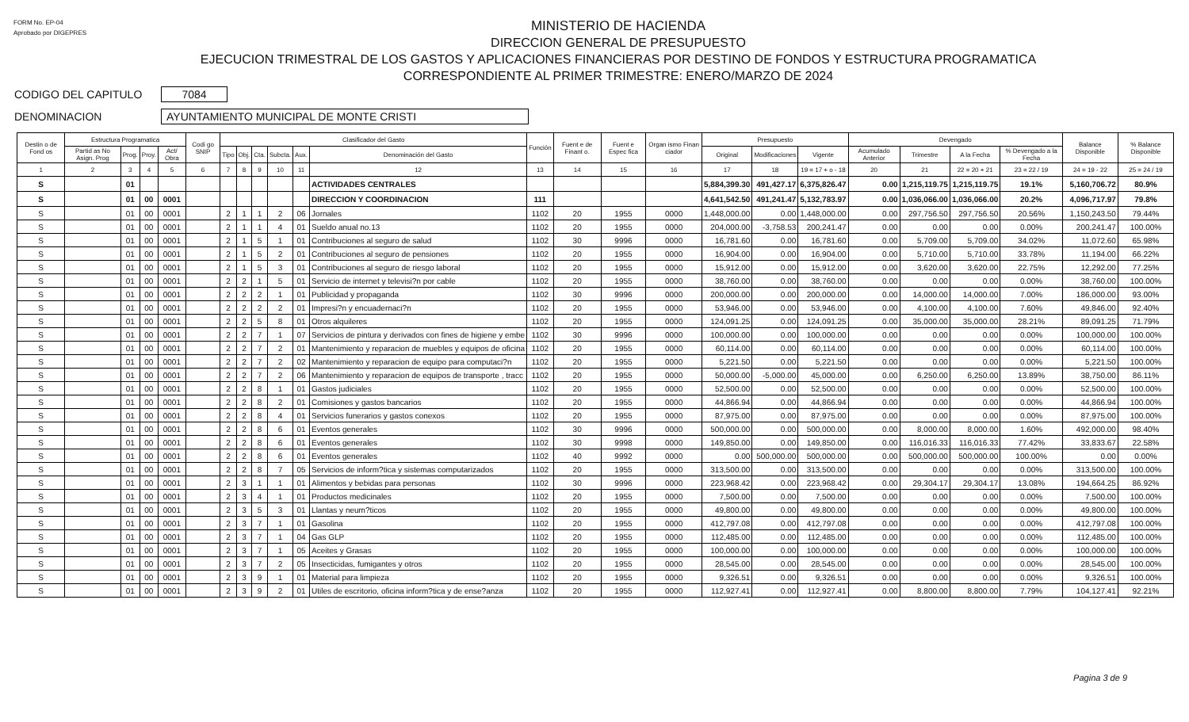FORM No. EP-04
Aprobado por DIGEPRES
MINISTERIO DE HACIENDA
DIRECCION GENERAL DE PRESUPUESTO
EJECUCION TRIMESTRAL DE LOS GASTOS Y APLICACIONES FINANCIERAS POR DESTINO DE FONDOS Y ESTRUCTURA PROGRAMATICA
CORRESPONDIENTE AL PRIMER TRIMESTRE: ENERO/MARZO DE 2024
CODIGO DEL CAPITULO 7084
DENOMINACION AYUNTAMIENTO MUNICIPAL DE MONTE CRISTI
| Destin o de Fond os | Estructura Programatica | | | | Codi go SNIP | Clasificador del Gasto | | | | | | Función | Fuent e de Finant o. | Fuent e Espec fica | Organ ismo Finan ciador | Presupuesto | | | Devengado | | | | Balance Disponible | % Balance Disponible |
| --- | --- | --- | --- | --- | --- | --- | --- | --- | --- | --- | --- | --- | --- | --- | --- | --- | --- | --- | --- | --- | --- | --- | --- | --- |
| | Partid as No Asign. Prog | Prog. | Proy. | Act/ Obra | | Tipo | Obj. | Cta. | Subcta. | Aux. | Denominación del Gasto | | | | | Original | Modificaciones | Vigente | Acumulado Anterior | Trimestre | A la Fecha | % Devengado a la Fecha | | |
| 1 | 2 | 3 | 4 | 5 | 6 | 7 | 8 | 9 | 10 | 11 | 12 | 13 | 14 | 15 | 16 | 17 | 18 | 19 = 17 + o - 18 | 20 | 21 | 22 = 20 + 21 | 23 = 22 / 19 | 24 = 19 - 22 | 25 = 24 / 19 |
| S | | 01 | | | | | | | | | ACTIVIDADES CENTRALES | | | | | 5,884,399.30 | 491,427.17 | 6,375,826.47 | 0.00 | 1,215,119.75 | 1,215,119.75 | 19.1% | 5,160,706.72 | 80.9% |
| S | | 01 | 00 | 0001 | | | | | | | DIRECCION Y COORDINACION | 111 | | | | 4,641,542.50 | 491,241.47 | 5,132,783.97 | 0.00 | 1,036,066.00 | 1,036,066.00 | 20.2% | 4,096,717.97 | 79.8% |
| S | | 01 | 00 | 0001 | | 2 | 1 | 1 | 2 | 06 | Jornales | 1102 | 20 | 1955 | 0000 | 1,448,000.00 | 0.00 | 1,448,000.00 | 0.00 | 297,756.50 | 297,756.50 | 20.56% | 1,150,243.50 | 79.44% |
| S | | 01 | 00 | 0001 | | 2 | 1 | 1 | 4 | 01 | Sueldo anual no.13 | 1102 | 20 | 1955 | 0000 | 204,000.00 | -3,758.53 | 200,241.47 | 0.00 | 0.00 | 0.00 | 0.00% | 200,241.47 | 100.00% |
| S | | 01 | 00 | 0001 | | 2 | 1 | 5 | 1 | 01 | Contribuciones al seguro de salud | 1102 | 30 | 9996 | 0000 | 16,781.60 | 0.00 | 16,781.60 | 0.00 | 5,709.00 | 5,709.00 | 34.02% | 11,072.60 | 65.98% |
| S | | 01 | 00 | 0001 | | 2 | 1 | 5 | 2 | 01 | Contribuciones al seguro de pensiones | 1102 | 20 | 1955 | 0000 | 16,904.00 | 0.00 | 16,904.00 | 0.00 | 5,710.00 | 5,710.00 | 33.78% | 11,194.00 | 66.22% |
| S | | 01 | 00 | 0001 | | 2 | 1 | 5 | 3 | 01 | Contribuciones al seguro de riesgo laboral | 1102 | 20 | 1955 | 0000 | 15,912.00 | 0.00 | 15,912.00 | 0.00 | 3,620.00 | 3,620.00 | 22.75% | 12,292.00 | 77.25% |
| S | | 01 | 00 | 0001 | | 2 | 2 | 1 | 5 | 01 | Servicio de internet y televisi?n por cable | 1102 | 20 | 1955 | 0000 | 38,760.00 | 0.00 | 38,760.00 | 0.00 | 0.00 | 0.00 | 0.00% | 38,760.00 | 100.00% |
| S | | 01 | 00 | 0001 | | 2 | 2 | 2 | 1 | 01 | Publicidad y propaganda | 1102 | 30 | 9996 | 0000 | 200,000.00 | 0.00 | 200,000.00 | 0.00 | 14,000.00 | 14,000.00 | 7.00% | 186,000.00 | 93.00% |
| S | | 01 | 00 | 0001 | | 2 | 2 | 2 | 2 | 01 | Impresi?n y encuadernaci?n | 1102 | 20 | 1955 | 0000 | 53,946.00 | 0.00 | 53,946.00 | 0.00 | 4,100.00 | 4,100.00 | 7.60% | 49,846.00 | 92.40% |
| S | | 01 | 00 | 0001 | | 2 | 2 | 5 | 8 | 01 | Otros alquileres | 1102 | 20 | 1955 | 0000 | 124,091.25 | 0.00 | 124,091.25 | 0.00 | 35,000.00 | 35,000.00 | 28.21% | 89,091.25 | 71.79% |
| S | | 01 | 00 | 0001 | | 2 | 2 | 7 | 1 | 07 | Servicios de pintura y derivados con fines de higiene y embe | 1102 | 30 | 9996 | 0000 | 100,000.00 | 0.00 | 100,000.00 | 0.00 | 0.00 | 0.00 | 0.00% | 100,000.00 | 100.00% |
| S | | 01 | 00 | 0001 | | 2 | 2 | 7 | 2 | 01 | Mantenimiento y reparacion de muebles y equipos de oficina | 1102 | 20 | 1955 | 0000 | 60,114.00 | 0.00 | 60,114.00 | 0.00 | 0.00 | 0.00 | 0.00% | 60,114.00 | 100.00% |
| S | | 01 | 00 | 0001 | | 2 | 2 | 7 | 2 | 02 | Mantenimiento y reparacion de equipo para computaci?n | 1102 | 20 | 1955 | 0000 | 5,221.50 | 0.00 | 5,221.50 | 0.00 | 0.00 | 0.00 | 0.00% | 5,221.50 | 100.00% |
| S | | 01 | 00 | 0001 | | 2 | 2 | 7 | 2 | 06 | Mantenimiento y reparacion de equipos de transporte , tracc | 1102 | 20 | 1955 | 0000 | 50,000.00 | -5,000.00 | 45,000.00 | 0.00 | 6,250.00 | 6,250.00 | 13.89% | 38,750.00 | 86.11% |
| S | | 01 | 00 | 0001 | | 2 | 2 | 8 | 1 | 01 | Gastos judiciales | 1102 | 20 | 1955 | 0000 | 52,500.00 | 0.00 | 52,500.00 | 0.00 | 0.00 | 0.00 | 0.00% | 52,500.00 | 100.00% |
| S | | 01 | 00 | 0001 | | 2 | 2 | 8 | 2 | 01 | Comisiones y gastos bancarios | 1102 | 20 | 1955 | 0000 | 44,866.94 | 0.00 | 44,866.94 | 0.00 | 0.00 | 0.00 | 0.00% | 44,866.94 | 100.00% |
| S | | 01 | 00 | 0001 | | 2 | 2 | 8 | 4 | 01 | Servicios funerarios y gastos conexos | 1102 | 20 | 1955 | 0000 | 87,975.00 | 0.00 | 87,975.00 | 0.00 | 0.00 | 0.00 | 0.00% | 87,975.00 | 100.00% |
| S | | 01 | 00 | 0001 | | 2 | 2 | 8 | 6 | 01 | Eventos generales | 1102 | 30 | 9996 | 0000 | 500,000.00 | 0.00 | 500,000.00 | 0.00 | 8,000.00 | 8,000.00 | 1.60% | 492,000.00 | 98.40% |
| S | | 01 | 00 | 0001 | | 2 | 2 | 8 | 6 | 01 | Eventos generales | 1102 | 30 | 9998 | 0000 | 149,850.00 | 0.00 | 149,850.00 | 0.00 | 116,016.33 | 116,016.33 | 77.42% | 33,833.67 | 22.58% |
| S | | 01 | 00 | 0001 | | 2 | 2 | 8 | 6 | 01 | Eventos generales | 1102 | 40 | 9992 | 0000 | 0.00 | 500,000.00 | 500,000.00 | 0.00 | 500,000.00 | 500,000.00 | 100.00% | 0.00 | 0.00% |
| S | | 01 | 00 | 0001 | | 2 | 2 | 8 | 7 | 05 | Servicios de inform?tica y sistemas computarizados | 1102 | 20 | 1955 | 0000 | 313,500.00 | 0.00 | 313,500.00 | 0.00 | 0.00 | 0.00 | 0.00% | 313,500.00 | 100.00% |
| S | | 01 | 00 | 0001 | | 2 | 3 | 1 | 1 | 01 | Alimentos y bebidas para personas | 1102 | 30 | 9996 | 0000 | 223,968.42 | 0.00 | 223,968.42 | 0.00 | 29,304.17 | 29,304.17 | 13.08% | 194,664.25 | 86.92% |
| S | | 01 | 00 | 0001 | | 2 | 3 | 4 | 1 | 01 | Productos medicinales | 1102 | 20 | 1955 | 0000 | 7,500.00 | 0.00 | 7,500.00 | 0.00 | 0.00 | 0.00 | 0.00% | 7,500.00 | 100.00% |
| S | | 01 | 00 | 0001 | | 2 | 3 | 5 | 3 | 01 | Llantas y neum?ticos | 1102 | 20 | 1955 | 0000 | 49,800.00 | 0.00 | 49,800.00 | 0.00 | 0.00 | 0.00 | 0.00% | 49,800.00 | 100.00% |
| S | | 01 | 00 | 0001 | | 2 | 3 | 7 | 1 | 01 | Gasolina | 1102 | 20 | 1955 | 0000 | 412,797.08 | 0.00 | 412,797.08 | 0.00 | 0.00 | 0.00 | 0.00% | 412,797.08 | 100.00% |
| S | | 01 | 00 | 0001 | | 2 | 3 | 7 | 1 | 04 | Gas GLP | 1102 | 20 | 1955 | 0000 | 112,485.00 | 0.00 | 112,485.00 | 0.00 | 0.00 | 0.00 | 0.00% | 112,485.00 | 100.00% |
| S | | 01 | 00 | 0001 | | 2 | 3 | 7 | 1 | 05 | Aceites y Grasas | 1102 | 20 | 1955 | 0000 | 100,000.00 | 0.00 | 100,000.00 | 0.00 | 0.00 | 0.00 | 0.00% | 100,000.00 | 100.00% |
| S | | 01 | 00 | 0001 | | 2 | 3 | 7 | 2 | 05 | Insecticidas, fumigantes y otros | 1102 | 20 | 1955 | 0000 | 28,545.00 | 0.00 | 28,545.00 | 0.00 | 0.00 | 0.00 | 0.00% | 28,545.00 | 100.00% |
| S | | 01 | 00 | 0001 | | 2 | 3 | 9 | 1 | 01 | Material para limpieza | 1102 | 20 | 1955 | 0000 | 9,326.51 | 0.00 | 9,326.51 | 0.00 | 0.00 | 0.00 | 0.00% | 9,326.51 | 100.00% |
| S | | 01 | 00 | 0001 | | 2 | 3 | 9 | 2 | 01 | Utiles de escritorio, oficina inform?tica y de ense?anza | 1102 | 20 | 1955 | 0000 | 112,927.41 | 0.00 | 112,927.41 | 0.00 | 8,800.00 | 8,800.00 | 7.79% | 104,127.41 | 92.21% |
Pagina 3 de 9